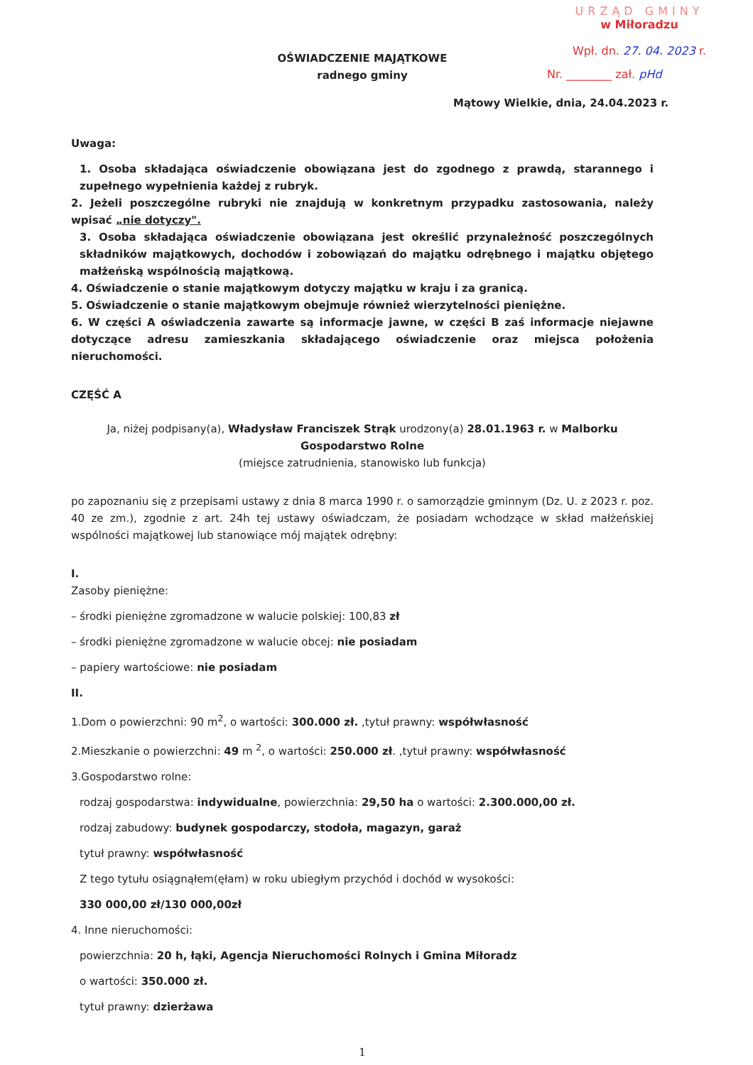URZĄD GMINY
w Miłoradzu
Wpł. dn. 27. 04. 2023 r.
Nr. ________ zał. pHd
OŚWIADCZENIE MAJĄTKOWE
radnego gminy
Mątowy Wielkie, dnia, 24.04.2023 r.
Uwaga:
1. Osoba składająca oświadczenie obowiązana jest do zgodnego z prawdą, starannego i zupełnego wypełnienia każdej z rubryk.
2. Jeżeli poszczególne rubryki nie znajdują w konkretnym przypadku zastosowania, należy wpisać „nie dotyczy".
3. Osoba składająca oświadczenie obowiązana jest określić przynależność poszczególnych składników majątkowych, dochodów i zobowiązań do majątku odrębnego i majątku objętego małżeńską wspólnością majątkową.
4. Oświadczenie o stanie majątkowym dotyczy majątku w kraju i za granicą.
5. Oświadczenie o stanie majątkowym obejmuje również wierzytelności pieniężne.
6. W części A oświadczenia zawarte są informacje jawne, w części B zaś informacje niejawne dotyczące adresu zamieszkania składającego oświadczenie oraz miejsca położenia nieruchomości.
CZĘŚĆ A
Ja, niżej podpisany(a), Władysław Franciszek Strąk urodzony(a) 28.01.1963 r. w Malborku
Gospodarstwo Rolne
(miejsce zatrudnienia, stanowisko lub funkcja)
po zapoznaniu się z przepisami ustawy z dnia 8 marca 1990 r. o samorządzie gminnym (Dz. U. z 2023 r. poz. 40 ze zm.), zgodnie z art. 24h tej ustawy oświadczam, że posiadam wchodzące w skład małżeńskiej wspólności majątkowej lub stanowiące mój majątek odrębny:
I.
Zasoby pieniężne:
– środki pieniężne zgromadzone w walucie polskiej: 100,83 zł
– środki pieniężne zgromadzone w walucie obcej: nie posiadam
– papiery wartościowe: nie posiadam
II.
1.Dom o powierzchni: 90 m<sup>2</sup>, o wartości: 300.000 zł. ,tytuł prawny: współwłasność
2.Mieszkanie o powierzchni: 49 m <sup>2</sup>, o wartości: 250.000 zł. ,tytuł prawny: współwłasność
3.Gospodarstwo rolne:
rodzaj gospodarstwa: indywidualne, powierzchnia: 29,50 ha o wartości: 2.300.000,00 zł.
rodzaj zabudowy: budynek gospodarczy, stodoła, magazyn, garaż
tytuł prawny: współwłasność
Z tego tytułu osiągnąłem(ęłam) w roku ubiegłym przychód i dochód w wysokości:
330 000,00 zł/130 000,00zł
4. Inne nieruchomości:
powierzchnia: 20 h, łąki, Agencja Nieruchomości Rolnych i Gmina Miłoradz
o wartości: 350.000 zł.
tytuł prawny: dzierżawa
1